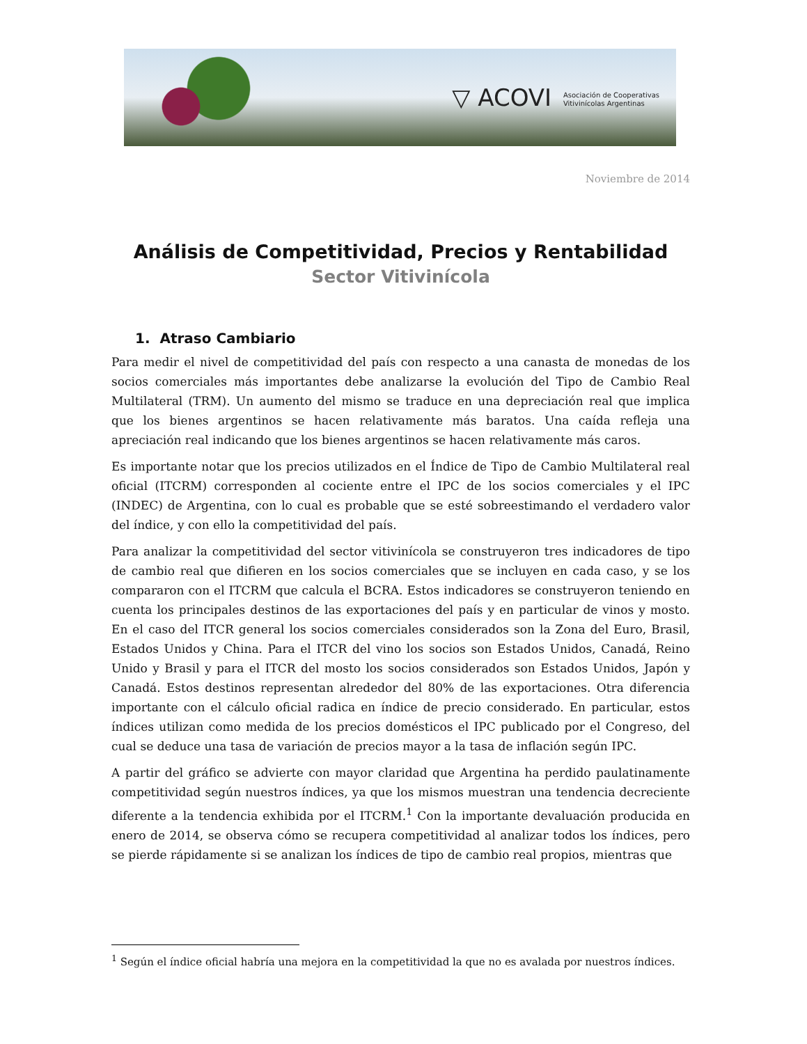▽ ACOVI Asociación de Cooperativas
Vitivinícolas Argentinas
Noviembre de 2014
Análisis de Competitividad, Precios y Rentabilidad
Sector Vitivinícola
1. Atraso Cambiario
Para medir el nivel de competitividad del país con respecto a una canasta de monedas de los socios comerciales más importantes debe analizarse la evolución del Tipo de Cambio Real Multilateral (TRM). Un aumento del mismo se traduce en una depreciación real que implica que los bienes argentinos se hacen relativamente más baratos. Una caída refleja una apreciación real indicando que los bienes argentinos se hacen relativamente más caros.
Es importante notar que los precios utilizados en el Índice de Tipo de Cambio Multilateral real oficial (ITCRM) corresponden al cociente entre el IPC de los socios comerciales y el IPC (INDEC) de Argentina, con lo cual es probable que se esté sobreestimando el verdadero valor del índice, y con ello la competitividad del país.
Para analizar la competitividad del sector vitivinícola se construyeron tres indicadores de tipo de cambio real que difieren en los socios comerciales que se incluyen en cada caso, y se los compararon con el ITCRM que calcula el BCRA. Estos indicadores se construyeron teniendo en cuenta los principales destinos de las exportaciones del país y en particular de vinos y mosto. En el caso del ITCR general los socios comerciales considerados son la Zona del Euro, Brasil, Estados Unidos y China. Para el ITCR del vino los socios son Estados Unidos, Canadá, Reino Unido y Brasil y para el ITCR del mosto los socios considerados son Estados Unidos, Japón y Canadá. Estos destinos representan alrededor del 80% de las exportaciones. Otra diferencia importante con el cálculo oficial radica en índice de precio considerado. En particular, estos índices utilizan como medida de los precios domésticos el IPC publicado por el Congreso, del cual se deduce una tasa de variación de precios mayor a la tasa de inflación según IPC.
A partir del gráfico se advierte con mayor claridad que Argentina ha perdido paulatinamente competitividad según nuestros índices, ya que los mismos muestran una tendencia decreciente diferente a la tendencia exhibida por el ITCRM.<sup>1</sup> Con la importante devaluación producida en enero de 2014, se observa cómo se recupera competitividad al analizar todos los índices, pero se pierde rápidamente si se analizan los índices de tipo de cambio real propios, mientras que
<sup>1</sup> Según el índice oficial habría una mejora en la competitividad la que no es avalada por nuestros índices.